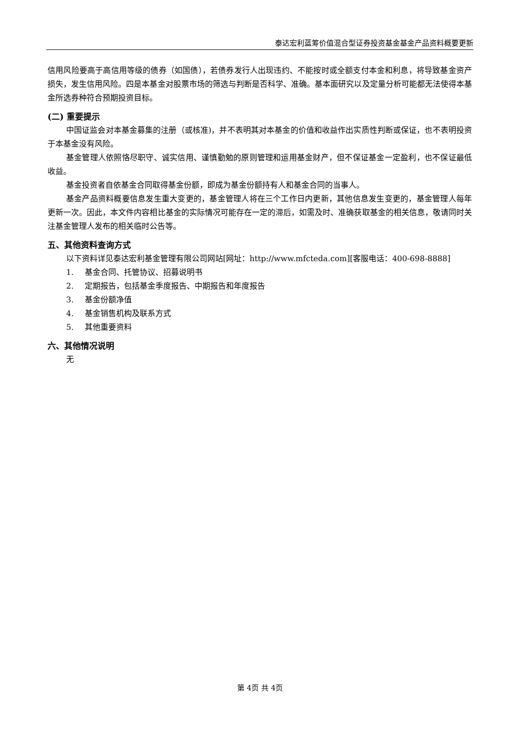泰达宏利蓝筹价值混合型证券投资基金基金产品资料概要更新
信用风险要高于高信用等级的债券（如国债），若债券发行人出现违约、不能按时或全额支付本金和利息，将导致基金资产损失，发生信用风险。四是本基金对股票市场的筛选与判断是否科学、准确。基本面研究以及定量分析可能都无法使得本基金所选券种符合预期投资目标。
(二) 重要提示
中国证监会对本基金募集的注册（或核准)，并不表明其对本基金的价值和收益作出实质性判断或保证，也不表明投资于本基金没有风险。
基金管理人依照恪尽职守、诚实信用、谨慎勤勉的原则管理和运用基金财产，但不保证基金一定盈利，也不保证最低收益。
基金投资者自依基金合同取得基金份额，即成为基金份额持有人和基金合同的当事人。
基金产品资料概要信息发生重大变更的，基金管理人将在三个工作日内更新，其他信息发生变更的，基金管理人每年更新一次。因此，本文件内容相比基金的实际情况可能存在一定的滞后，如需及时、准确获取基金的相关信息，敬请同时关注基金管理人发布的相关临时公告等。
五、其他资料查询方式
以下资料详见泰达宏利基金管理有限公司网站[网址：http://www.mfcteda.com][客服电话：400-698-8888]
1. 基金合同、托管协议、招募说明书
2. 定期报告，包括基金季度报告、中期报告和年度报告
3. 基金份额净值
4. 基金销售机构及联系方式
5. 其他重要资料
六、其他情况说明
无
第 4页 共 4页